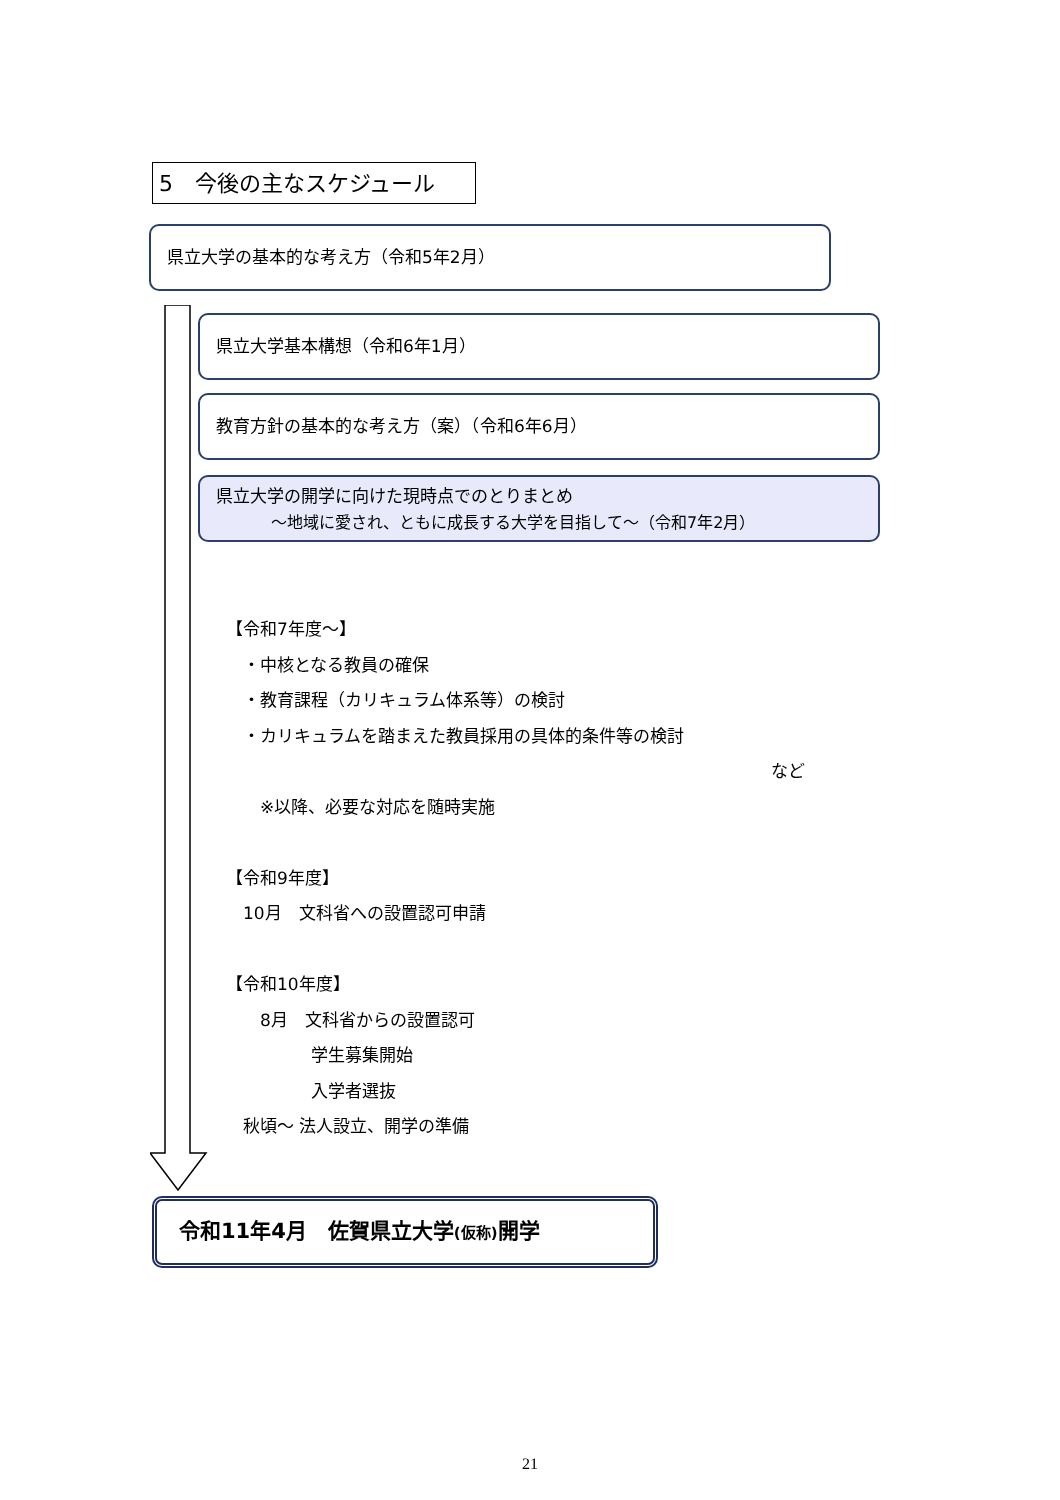5　今後の主なスケジュール
県立大学の基本的な考え方（令和5年2月）
県立大学基本構想（令和6年1月）
教育方針の基本的な考え方（案）（令和6年6月）
県立大学の開学に向けた現時点でのとりまとめ
～地域に愛され、ともに成長する大学を目指して～（令和7年2月）
【令和7年度～】
　・中核となる教員の確保
　・教育課程（カリキュラム体系等）の検討
　・カリキュラムを踏まえた教員採用の具体的条件等の検討
など
　　※以降、必要な対応を随時実施
【令和9年度】
　10月　文科省への設置認可申請
【令和10年度】
　　8月　文科省からの設置認可
　　　　　学生募集開始
　　　　　入学者選抜
　秋頃～ 法人設立、開学の準備
令和11年4月　佐賀県立大学(仮称) 開学
21